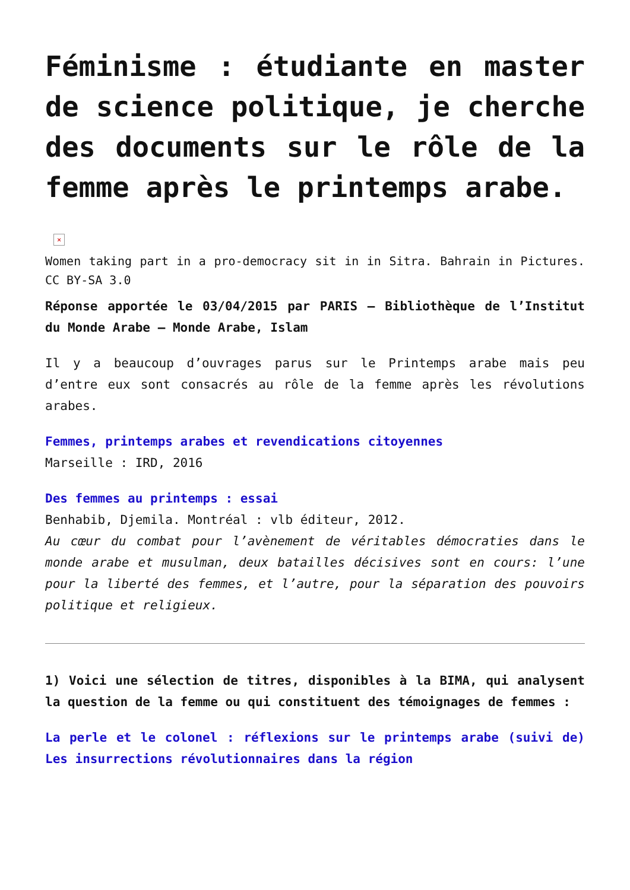Féminisme : étudiante en master de science politique, je cherche des documents sur le rôle de la femme après le printemps arabe.
×
Women taking part in a pro-democracy sit in in Sitra. Bahrain in Pictures. CC BY-SA 3.0
Réponse apportée le 03/04/2015 par PARIS – Bibliothèque de l’Institut du Monde Arabe – Monde Arabe, Islam
Il y a beaucoup d’ouvrages parus sur le Printemps arabe mais peu d’entre eux sont consacrés au rôle de la femme après les révolutions arabes.
Femmes, printemps arabes et revendications citoyennes
Marseille : IRD, 2016
Des femmes au printemps : essai
Benhabib, Djemila. Montréal : vlb éditeur, 2012.
Au cœur du combat pour l’avènement de véritables démocraties dans le monde arabe et musulman, deux batailles décisives sont en cours: l’une pour la liberté des femmes, et l’autre, pour la séparation des pouvoirs politique et religieux.
1) Voici une sélection de titres, disponibles à la BIMA, qui analysent la question de la femme ou qui constituent des témoignages de femmes :
La perle et le colonel : réflexions sur le printemps arabe (suivi de) Les insurrections révolutionnaires dans la région